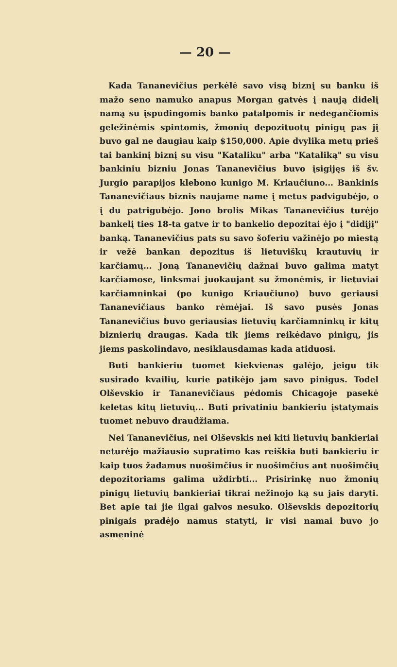— 20 —
Kada Tananevičius perkėlė savo visą biznį su banku iš mažo seno namuko anapus Morgan gatvės į naują didelį namą su įspudingomis banko patalpomis ir nedegančiomis geležinėmis spintomis, žmonių depozituotų pinigų pas jį buvo gal ne daugiau kaip $150,000. Apie dvylika metų prieš tai bankinį biznį su visu "Kataliku" arba "Kataliką" su visu bankiniu bizniu Jonas Tananevičius buvo įsigijęs iš šv. Jurgio parapijos klebono kunigo M. Kriaučiuno... Bankinis Tananevičiaus biznis naujame name į metus padvigubėjo, o į du patrigubėjo. Jono brolis Mikas Tananevičius turėjo bankelį ties 18-ta gatve ir to bankelio depozitai ėjo į "didįjį" banką. Tananevičius pats su savo šoferiu važinėjo po miestą ir vežė bankan depozitus iš lietuviškų krautuvių ir karčiamų... Joną Tananevičių dažnai buvo galima matyt karčiamose, linksmai juokaujant su žmonėmis, ir lietuviai karčiamninkai (po kunigo Kriaučiuno) buvo geriausi Tananevičiaus banko rėmėjai. Iš savo pusės Jonas Tananevičius buvo geriausias lietuvių karčiamninkų ir kitų biznierių draugas. Kada tik jiems reikėdavo pinigų, jis jiems paskolindavo, nesiklausdamas kada atiduosi.
Buti bankieriu tuomet kiekvienas galėjo, jeigu tik susirado kvailių, kurie patikėjo jam savo pinigus. Todel Olševskio ir Tananevičiaus pėdomis Chicagoje pasekė keletas kitų lietuvių... Buti privatiniu bankieriu įstatymais tuomet nebuvo draudžiama.
Nei Tananevičius, nei Olševskis nei kiti lietuvių bankieriai neturėjo mažiausio supratimo kas reiškia buti bankieriu ir kaip tuos žadamus nuošimčius ir nuošimčius ant nuošimčių depozitoriams galima uždirbti... Prisirinkę nuo žmonių pinigų lietuvių bankieriai tikrai nežinojo ką su jais daryti. Bet apie tai jie ilgai galvos nesuko. Olševskis depozitorių pinigais pradėjo namus statyti, ir visi namai buvo jo asmeninė